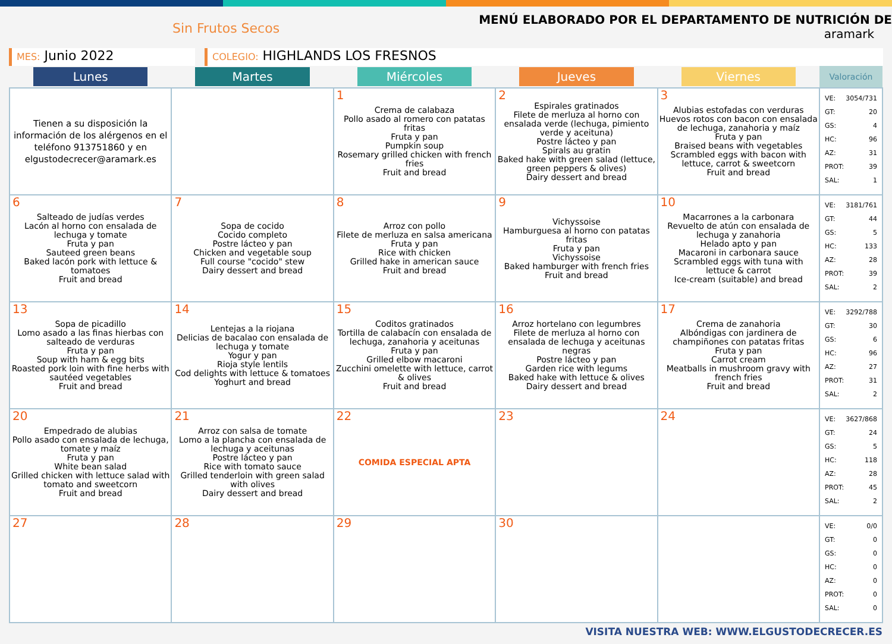Sin Frutos Secos
MENÚ ELABORADO POR EL DEPARTAMENTO DE NUTRICIÓN DE
aramark
MES: Junio 2022
COLEGIO: HIGHLANDS LOS FRESNOS
| Lunes | Martes | Miércoles | Jueves | Viernes | Valoración |
| --- | --- | --- | --- | --- | --- |
| Tienen a su disposición la información de los alérgenos en el teléfono 913751860 y en elgustodecrecer@aramark.es | | 1 Crema de calabaza Pollo asado al romero con patatas fritas Fruta y pan Pumpkin soup Rosemary grilled chicken with french fries Fruit and bread | 2 Espirales gratinados Filete de merluza al horno con ensalada verde (lechuga, pimiento verde y aceituna) Postre lácteo y pan Spirals au gratin Baked hake with green salad (lettuce, green peppers & olives) Dairy dessert and bread | 3 Alubias estofadas con verduras Huevos rotos con bacon con ensalada de lechuga, zanahoria y maíz Fruta y pan Braised beans with vegetables Scrambled eggs with bacon with lettuce, carrot & sweetcorn Fruit and bread | VE: 3054/731 GT: 20 GS: 4 HC: 96 AZ: 31 PROT: 39 SAL: 1 |
| 6 Salteado de judías verdes Lacón al horno con ensalada de lechuga y tomate Fruta y pan Sauteed green beans Baked lacón pork with lettuce & tomatoes Fruit and bread | 7 Sopa de cocido Cocido completo Postre lácteo y pan Chicken and vegetable soup Full course "cocido" stew Dairy dessert and bread | 8 Arroz con pollo Filete de merluza en salsa americana Fruta y pan Rice with chicken Grilled hake in american sauce Fruit and bread | 9 Vichyssoise Hamburguesa al horno con patatas fritas Fruta y pan Vichyssoise Baked hamburger with french fries Fruit and bread | 10 Macarrones a la carbonara Revuelto de atún con ensalada de lechuga y zanahoria Helado apto y pan Macaroni in carbonara sauce Scrambled eggs with tuna with lettuce & carrot Ice-cream (suitable) and bread | VE: 3181/761 GT: 44 GS: 5 HC: 133 AZ: 28 PROT: 39 SAL: 2 |
| 13 Sopa de picadillo Lomo asado a las finas hierbas con salteado de verduras Fruta y pan Soup with ham & egg bits Roasted pork loin with fine herbs with sautéed vegetables Fruit and bread | 14 Lentejas a la riojana Delicias de bacalao con ensalada de lechuga y tomate Yogur y pan Rioja style lentils Cod delights with lettuce & tomatoes Yoghurt and bread | 15 Coditos gratinados Tortilla de calabacín con ensalada de lechuga, zanahoria y aceitunas Fruta y pan Grilled elbow macaroni Zucchini omelette with lettuce, carrot & olives Fruit and bread | 16 Arroz hortelano con legumbres Filete de merluza al horno con ensalada de lechuga y aceitunas negras Postre lácteo y pan Garden rice with legums Baked hake with lettuce & olives Dairy dessert and bread | 17 Crema de zanahoria Albóndigas con jardinera de champiñones con patatas fritas Fruta y pan Carrot cream Meatballs in mushroom gravy with french fries Fruit and bread | VE: 3292/788 GT: 30 GS: 6 HC: 96 AZ: 27 PROT: 31 SAL: 2 |
| 20 Empedrado de alubias Pollo asado con ensalada de lechuga, tomate y maíz Fruta y pan White bean salad Grilled chicken with lettuce salad with tomato and sweetcorn Fruit and bread | 21 Arroz con salsa de tomate Lomo a la plancha con ensalada de lechuga y aceitunas Postre lácteo y pan Rice with tomato sauce Grilled tenderloin with green salad with olives Dairy dessert and bread | 22 COMIDA ESPECIAL APTA | 23 | 24 | VE: 3627/868 GT: 24 GS: 5 HC: 118 AZ: 28 PROT: 45 SAL: 2 |
| 27 | 28 | 29 | 30 | | VE: 0/0 GT: 0 GS: 0 HC: 0 AZ: 0 PROT: 0 SAL: 0 |
VISITA NUESTRA WEB: WWW.ELGUSTODECRECER.ES